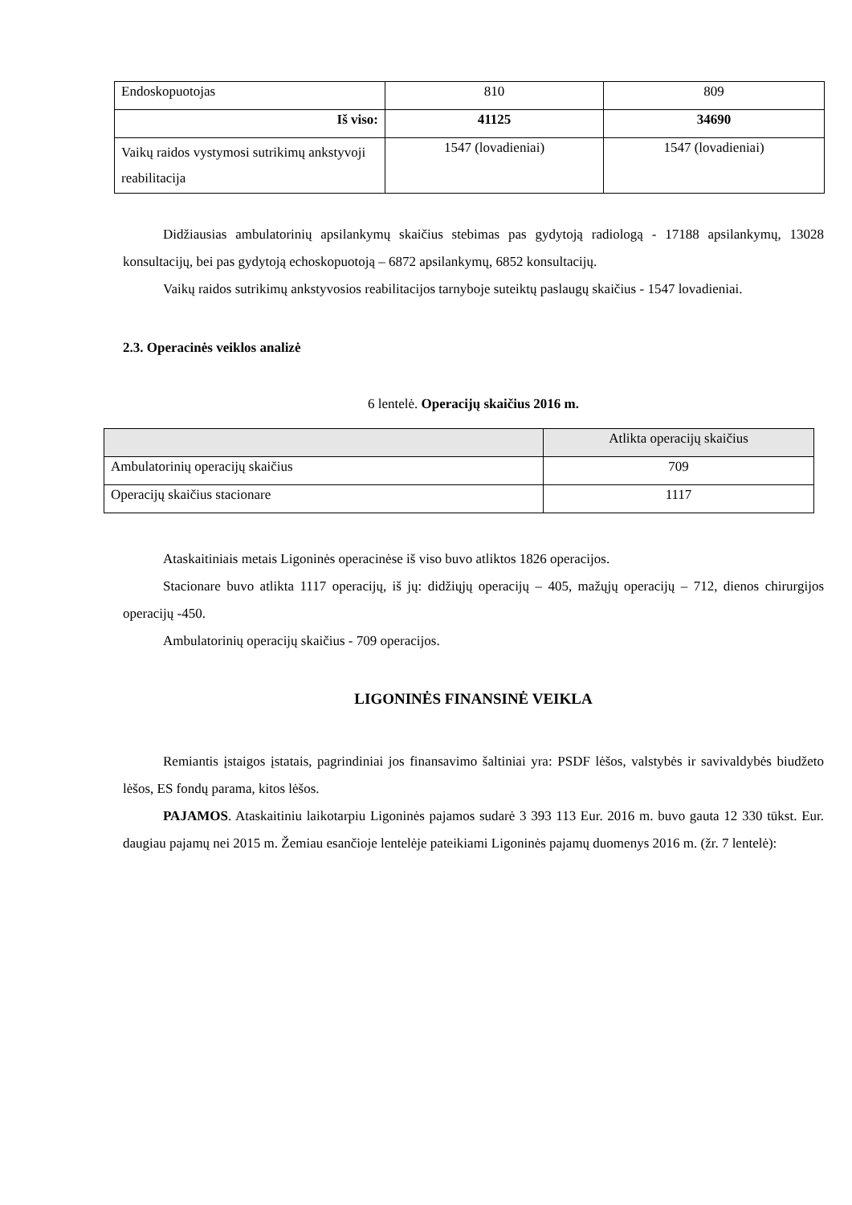| Endoskopuotojas | 810 | 809 |
| Iš viso: | 41125 | 34690 |
| Vaikų raidos vystymosi sutrikimų ankstyvoji reabilitacija | 1547 (lovadieniai) | 1547 (lovadieniai) |
Didžiausias ambulatorinių apsilankymų skaičius stebimas pas gydytoją radiologą - 17188 apsilankymų, 13028 konsultacijų, bei pas gydytoją echoskopuotoją – 6872 apsilankymų, 6852 konsultacijų.
Vaikų raidos sutrikimų ankstyvosios reabilitacijos tarnyboje suteiktų paslaugų skaičius - 1547 lovadieniai.
2.3. Operacinės veiklos analizė
6 lentelė. Operacijų skaičius 2016 m.
| | Atlikta operacijų skaičius |
| --- | --- |
| Ambulatorinių operacijų skaičius | 709 |
| Operacijų skaičius stacionare | 1117 |
Ataskaitiniais metais Ligoninės operacinėse iš viso buvo atliktos 1826 operacijos.
Stacionare buvo atlikta 1117 operacijų, iš jų: didžiųjų operacijų – 405, mažųjų operacijų – 712, dienos chirurgijos operacijų -450.
Ambulatorinių operacijų skaičius - 709 operacijos.
LIGONINĖS FINANSINĖ VEIKLA
Remiantis įstaigos įstatais, pagrindiniai jos finansavimo šaltiniai yra: PSDF lėšos, valstybės ir savivaldybės biudžeto lėšos, ES fondų parama, kitos lėšos.
PAJAMOS. Ataskaitiniu laikotarpiu Ligoninės pajamos sudarė 3 393 113 Eur. 2016 m. buvo gauta 12 330 tūkst. Eur. daugiau pajamų nei 2015 m. Žemiau esančioje lentelėje pateikiami Ligoninės pajamų duomenys 2016 m. (žr. 7 lentelė):